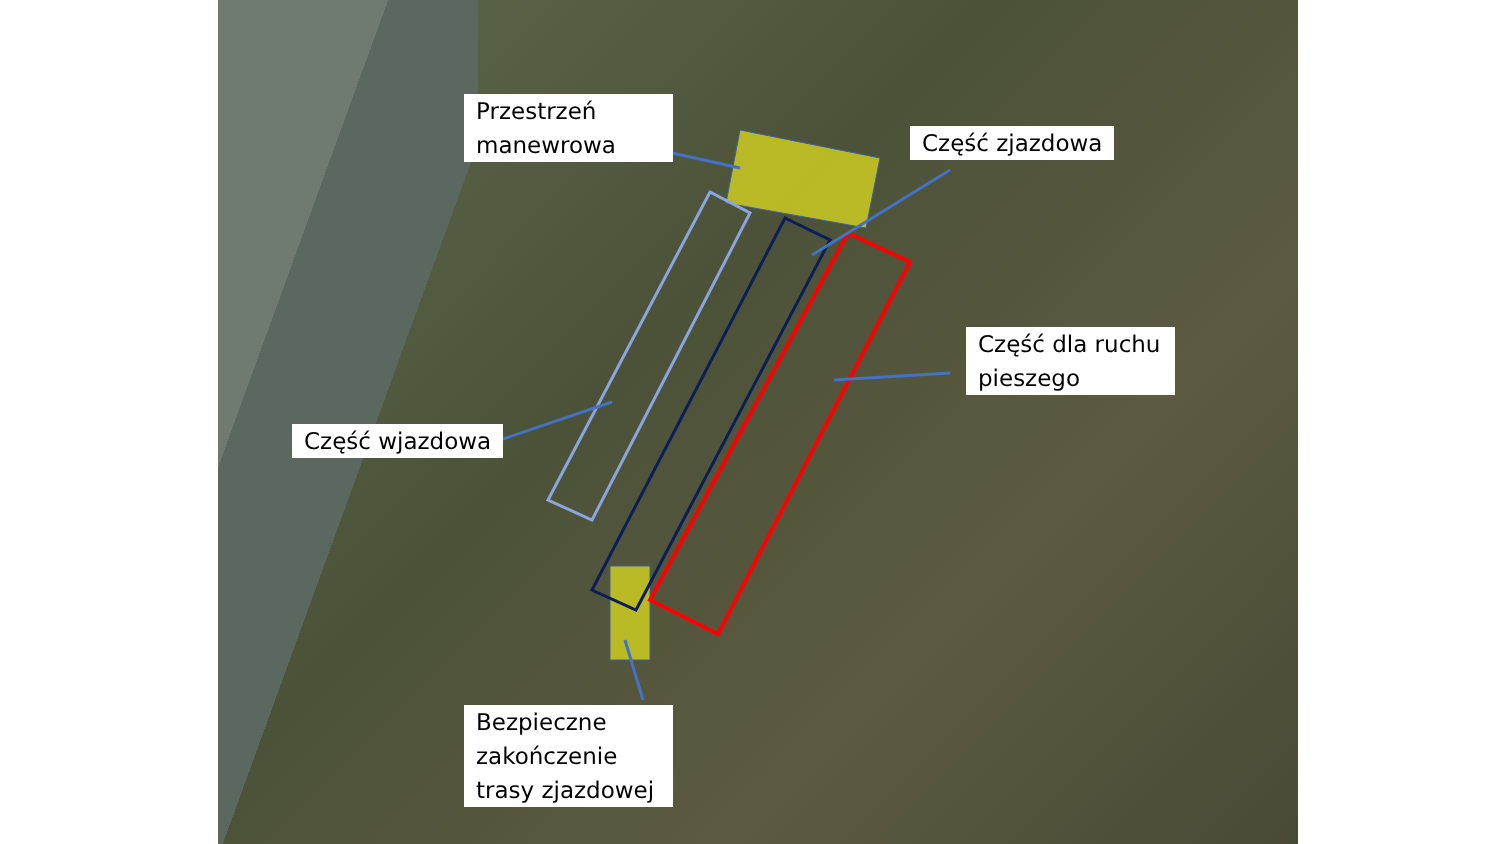Przestrzeń manewrowa
Część zjazdowa
Część dla ruchu pieszego
Część wjazdowa
Bezpieczne zakończenie trasy zjazdowej